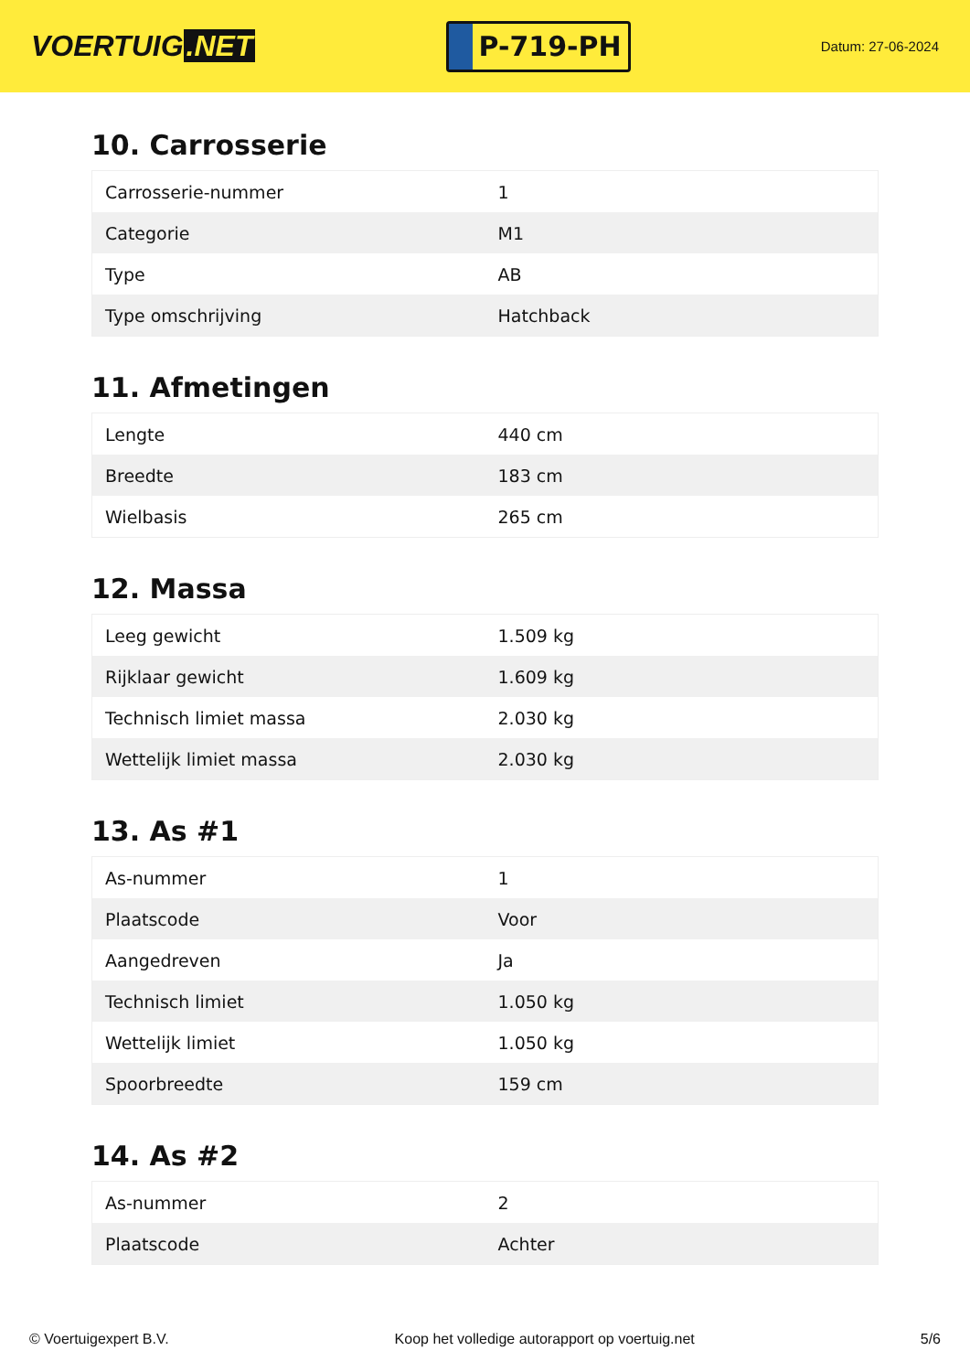VOERTUIG.NET
P-719-PH
Datum: 27-06-2024
10. Carrosserie
| Carrosserie-nummer | 1 |
| Categorie | M1 |
| Type | AB |
| Type omschrijving | Hatchback |
11. Afmetingen
| Lengte | 440 cm |
| Breedte | 183 cm |
| Wielbasis | 265 cm |
12. Massa
| Leeg gewicht | 1.509 kg |
| Rijklaar gewicht | 1.609 kg |
| Technisch limiet massa | 2.030 kg |
| Wettelijk limiet massa | 2.030 kg |
13. As #1
| As-nummer | 1 |
| Plaatscode | Voor |
| Aangedreven | Ja |
| Technisch limiet | 1.050 kg |
| Wettelijk limiet | 1.050 kg |
| Spoorbreedte | 159 cm |
14. As #2
| As-nummer | 2 |
| Plaatscode | Achter |
© Voertuigexpert B.V. Koop het volledige autorapport op voertuig.net 5/6